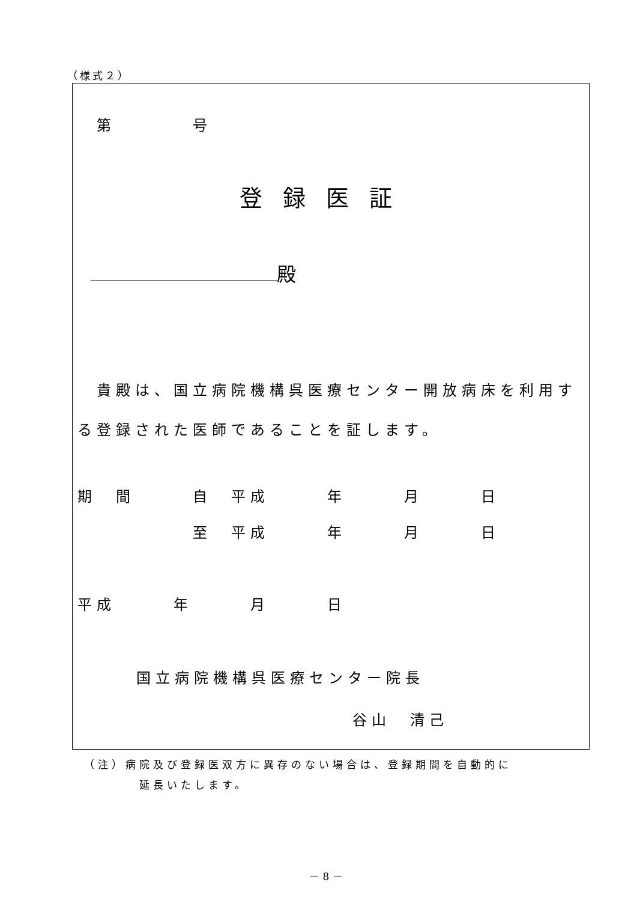（様式２）
第　　　　号
登録医証
殿
　貴殿は、国立病院機構呉医療センター開放病床を利用する登録された医師であることを証します。
期　間　　　自　平成　　　年　　　月　　　日
　　　　　　至　平成　　　年　　　月　　　日
平成　　　年　　　月　　　日
国立病院機構呉医療センター院長
谷山　清己
（注）病院及び登録医双方に異存のない場合は、登録期間を自動的に
　　　　延長いたします。
－ 8 －